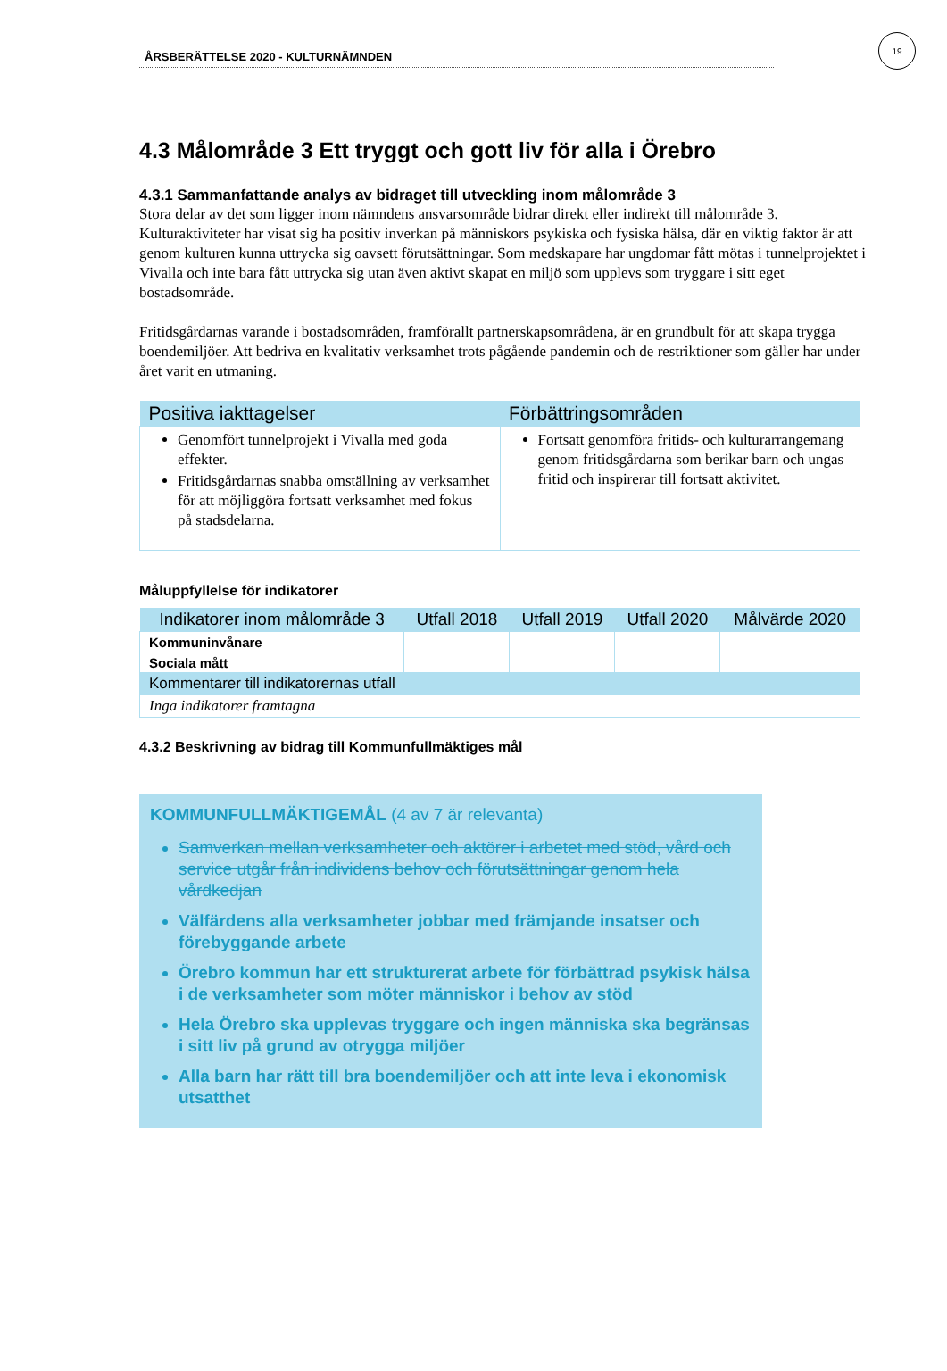ÅRSBERÄTTELSE 2020 - KULTURNÄMNDEN
19
4.3 Målområde 3 Ett tryggt och gott liv för alla i Örebro
4.3.1 Sammanfattande analys av bidraget till utveckling inom målområde 3
Stora delar av det som ligger inom nämndens ansvarsområde bidrar direkt eller indirekt till målområde 3. Kulturaktiviteter har visat sig ha positiv inverkan på människors psykiska och fysiska hälsa, där en viktig faktor är att genom kulturen kunna uttrycka sig oavsett förutsättningar. Som medskapare har ungdomar fått mötas i tunnelprojektet i Vivalla och inte bara fått uttrycka sig utan även aktivt skapat en miljö som upplevs som tryggare i sitt eget bostadsområde.
Fritidsgårdarnas varande i bostadsområden, framförallt partnerskapsområdena, är en grundbult för att skapa trygga boendemiljöer. Att bedriva en kvalitativ verksamhet trots pågående pandemin och de restriktioner som gäller har under året varit en utmaning.
| Positiva iakttagelser | Förbättringsområden |
| --- | --- |
| Genomfört tunnelprojekt i Vivalla med goda effekter. Fritidsgårdarnas snabba omställning av verksamhet för att möjliggöra fortsatt verksamhet med fokus på stadsdelarna. | Fortsatt genomföra fritids- och kulturarrangemang genom fritidsgårdarna som berikar barn och ungas fritid och inspirerar till fortsatt aktivitet. |
Måluppfyllelse för indikatorer
| Indikatorer inom målområde 3 | Utfall 2018 | Utfall 2019 | Utfall 2020 | Målvärde 2020 |
| --- | --- | --- | --- | --- |
| Kommuninvånare | | | | |
| Sociala mått | | | | |
| Kommentarer till indikatorernas utfall | | | | |
| Inga indikatorer framtagna | | | | |
4.3.2 Beskrivning av bidrag till Kommunfullmäktiges mål
KOMMUNFULLMÄKTIGEMÅL (4 av 7 är relevanta)
Samverkan mellan verksamheter och aktörer i arbetet med stöd, vård och service utgår från individens behov och förutsättningar genom hela vårdkedjan
Välfärdens alla verksamheter jobbar med främjande insatser och förebyggande arbete
Örebro kommun har ett strukturerat arbete för förbättrad psykisk hälsa i de verksamheter som möter människor i behov av stöd
Hela Örebro ska upplevas tryggare och ingen människa ska begränsas i sitt liv på grund av otrygga miljöer
Alla barn har rätt till bra boendemiljöer och att inte leva i ekonomisk utsatthet